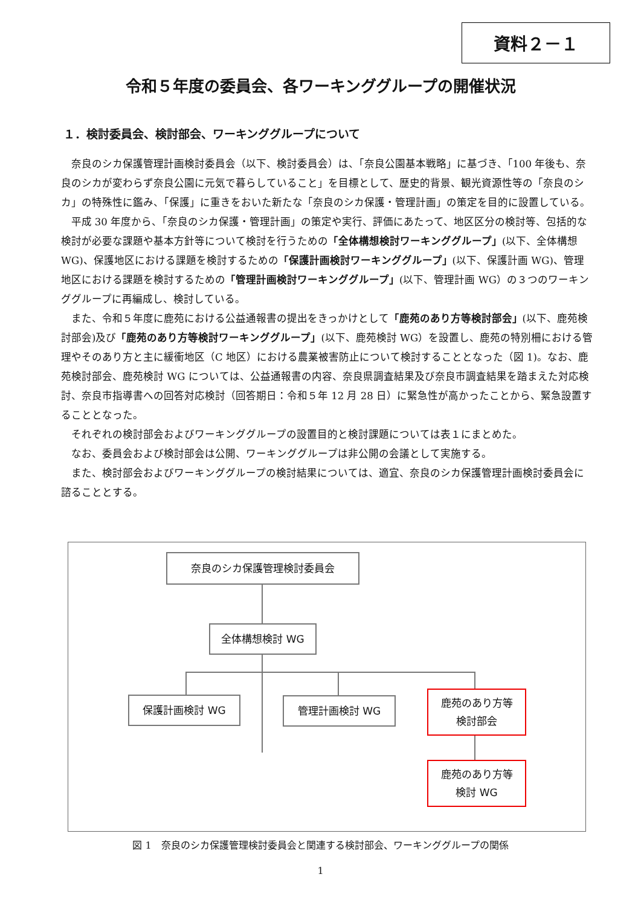資料２－１
令和５年度の委員会、各ワーキンググループの開催状況
１．検討委員会、検討部会、ワーキンググループについて
奈良のシカ保護管理計画検討委員会（以下、検討委員会）は、「奈良公園基本戦略」に基づき、「100 年後も、奈良のシカが変わらず奈良公園に元気で暮らしていること」を目標として、歴史的背景、観光資源性等の「奈良のシカ」の特殊性に鑑み、「保護」に重きをおいた新たな「奈良のシカ保護・管理計画」の策定を目的に設置している。
平成 30 年度から、「奈良のシカ保護・管理計画」の策定や実行、評価にあたって、地区区分の検討等、包括的な検討が必要な課題や基本方針等について検討を行うための「全体構想検討ワーキンググループ」(以下、全体構想 WG)、保護地区における課題を検討するための「保護計画検討ワーキンググループ」(以下、保護計画 WG)、管理地区における課題を検討するための「管理計画検討ワーキンググループ」(以下、管理計画 WG）の３つのワーキンググループに再編成し、検討している。
また、令和５年度に鹿苑における公益通報書の提出をきっかけとして「鹿苑のあり方等検討部会」(以下、鹿苑検討部会)及び「鹿苑のあり方等検討ワーキンググループ」(以下、鹿苑検討 WG）を設置し、鹿苑の特別柵における管理やそのあり方と主に緩衝地区（C 地区）における農業被害防止について検討することとなった（図 1)。なお、鹿苑検討部会、鹿苑検討 WG については、公益通報書の内容、奈良県調査結果及び奈良市調査結果を踏まえた対応検討、奈良市指導書への回答対応検討（回答期日：令和５年 12 月 28 日）に緊急性が高かったことから、緊急設置することとなった。
それぞれの検討部会およびワーキンググループの設置目的と検討課題については表１にまとめた。
なお、委員会および検討部会は公開、ワーキンググループは非公開の会議として実施する。
また、検討部会およびワーキンググループの検討結果については、適宜、奈良のシカ保護管理計画検討委員会に諮ることとする。
奈良のシカ保護管理検討委員会
全体構想検討 WG
保護計画検討 WG 管理計画検討 WG
鹿苑のあり方等
検討部会
鹿苑のあり方等
検討 WG
図 1　奈良のシカ保護管理検討委員会と関連する検討部会、ワーキンググループの関係
1